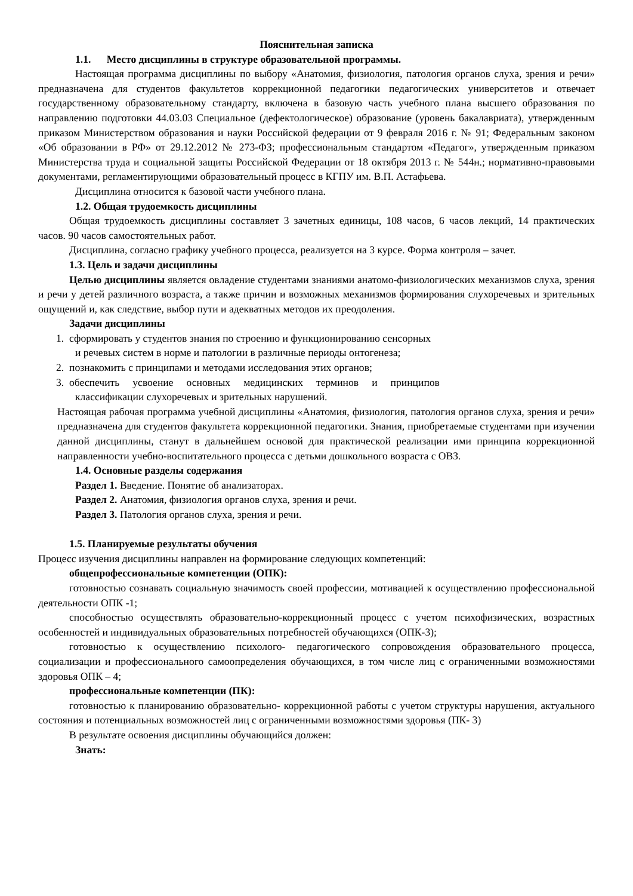Пояснительная записка
1.1. Место дисциплины в структуре образовательной программы.
Настоящая программа дисциплины по выбору «Анатомия, физиология, патология органов слуха, зрения и речи» предназначена для студентов факультетов коррекционной педагогики педагогических университетов и отвечает государственному образовательному стандарту, включена в базовую часть учебного плана высшего образования по направлению подготовки 44.03.03 Специальное (дефектологическое) образование (уровень бакалавриата), утвержденным приказом Министерством образования и науки Российской федерации от 9 февраля 2016 г. № 91; Федеральным законом «Об образовании в РФ» от 29.12.2012 № 273-ФЗ; профессиональным стандартом «Педагог», утвержденным приказом Министерства труда и социальной защиты Российской Федерации от 18 октября 2013 г. № 544н.; нормативно-правовыми документами, регламентирующими образовательный процесс в КГПУ им. В.П. Астафьева.
Дисциплина относится к базовой части учебного плана.
1.2. Общая трудоемкость дисциплины
Общая трудоемкость дисциплины составляет 3 зачетных единицы, 108 часов, 6 часов лекций, 14 практических часов. 90 часов самостоятельных работ.
Дисциплина, согласно графику учебного процесса, реализуется на 3 курсе. Форма контроля – зачет.
1.3. Цель и задачи дисциплины
Целью дисциплины является овладение студентами знаниями анатомо-физиологических механизмов слуха, зрения и речи у детей различного возраста, а также причин и возможных механизмов формирования слухоречевых и зрительных ощущений и, как следствие, выбор пути и адекватных методов их преодоления.
Задачи дисциплины
1. сформировать у студентов знания по строению и функционированию сенсорных
и речевых систем в норме и патологии в различные периоды онтогенеза;
2. познакомить с принципами и методами исследования этих органов;
3. обеспечить усвоение основных медицинских терминов и принципов
классификации слухоречевых и зрительных нарушений.
Настоящая рабочая программа учебной дисциплины «Анатомия, физиология, патология органов слуха, зрения и речи» предназначена для студентов факультета коррекционной педагогики. Знания, приобретаемые студентами при изучении данной дисциплины, станут в дальнейшем основой для практической реализации ими принципа коррекционной направленности учебно-воспитательного процесса с детьми дошкольного возраста с ОВЗ.
1.4. Основные разделы содержания
Раздел 1. Введение. Понятие об анализаторах.
Раздел 2. Анатомия, физиология органов слуха, зрения и речи.
Раздел 3. Патология органов слуха, зрения и речи.
1.5. Планируемые результаты обучения
Процесс изучения дисциплины направлен на формирование следующих компетенций:
общепрофессиональные компетенции (ОПК):
готовностью сознавать социальную значимость своей профессии, мотивацией к осуществлению профессиональной деятельности ОПК -1;
способностью осуществлять образовательно-коррекционный процесс с учетом психофизических, возрастных особенностей и индивидуальных образовательных потребностей обучающихся (ОПК-3);
готовностью к осуществлению психолого- педагогического сопровождения образовательного процесса, социализации и профессионального самоопределения обучающихся, в том числе лиц с ограниченными возможностями здоровья ОПК – 4;
профессиональные компетенции (ПК):
готовностью к планированию образовательно- коррекционной работы с учетом структуры нарушения, актуального состояния и потенциальных возможностей лиц с ограниченными возможностями здоровья (ПК- 3)
В результате освоения дисциплины обучающийся должен:
Знать: